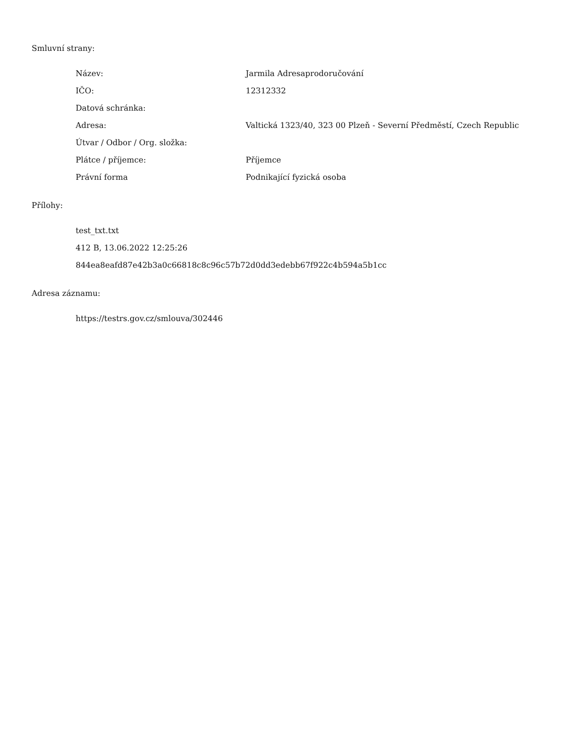Smluvní strany:
| Název: | Jarmila Adresaprodoručování |
| IČO: | 12312332 |
| Datová schránka: | |
| Adresa: | Valtická 1323/40, 323 00 Plzeň - Severní Předměstí, Czech Republic |
| Útvar / Odbor / Org. složka: | |
| Plátce / příjemce: | Příjemce |
| Právní forma | Podnikající fyzická osoba |
Přílohy:
test_txt.txt
412 B, 13.06.2022 12:25:26
844ea8eafd87e42b3a0c66818c8c96c57b72d0dd3edebb67f922c4b594a5b1cc
Adresa záznamu:
https://testrs.gov.cz/smlouva/302446